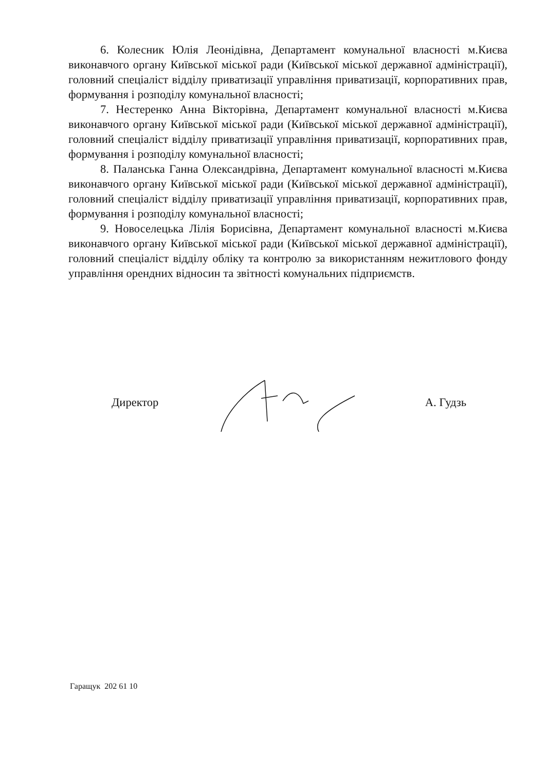6. Колесник Юлія Леонідівна, Департамент комунальної власності м.Києва виконавчого органу Київської міської ради (Київської міської державної адміністрації), головний спеціаліст відділу приватизації управління приватизації, корпоративних прав, формування і розподілу комунальної власності;
7. Нестеренко Анна Вікторівна, Департамент комунальної власності м.Києва виконавчого органу Київської міської ради (Київської міської державної адміністрації), головний спеціаліст відділу приватизації управління приватизації, корпоративних прав, формування і розподілу комунальної власності;
8. Паланська Ганна Олександрівна, Департамент комунальної власності м.Києва виконавчого органу Київської міської ради (Київської міської державної адміністрації), головний спеціаліст відділу приватизації управління приватизації, корпоративних прав, формування і розподілу комунальної власності;
9. Новоселецька Лілія Борисівна, Департамент комунальної власності м.Києва виконавчого органу Київської міської ради (Київської міської державної адміністрації), головний спеціаліст відділу обліку та контролю за використанням нежитлового фонду управління орендних відносин та звітності комунальних підприємств.
Директор А. Гудзь
Гаращук 202 61 10